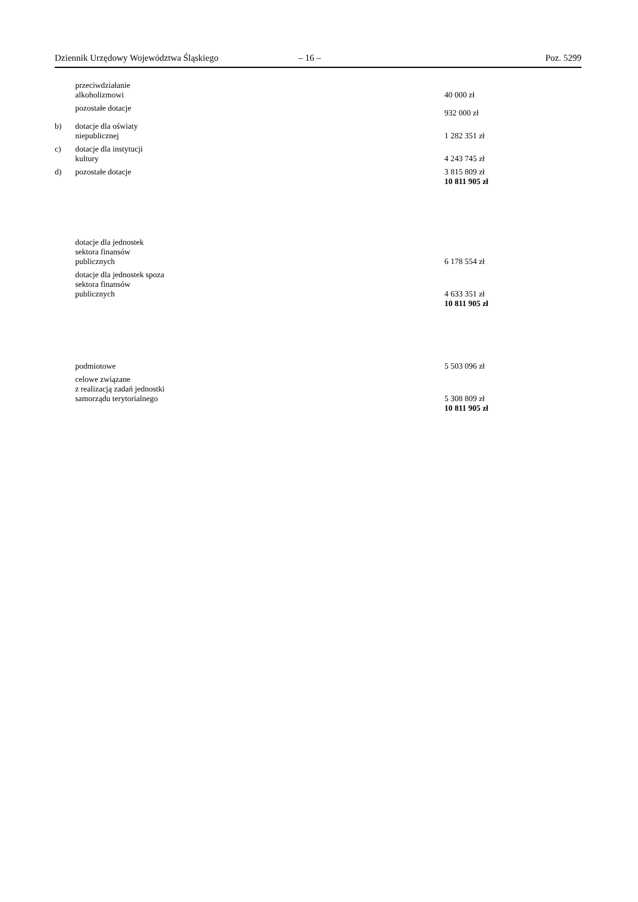Dziennik Urzędowy Województwa Śląskiego – 16 – Poz. 5299
| | przeciwdziałanie alkoholizmowi | 40 000 zł |
| | pozostałe dotacje | 932 000 zł |
| b) | dotacje dla oświaty niepublicznej | 1 282 351 zł |
| c) | dotacje dla instytucji kultury | 4 243 745 zł |
| d) | pozostałe dotacje | 3 815 809 zł |
| | | 10 811 905 zł |
| | dotacje dla jednostek sektora finansów publicznych | 6 178 554 zł |
| | dotacje dla jednostek spoza sektora finansów publicznych | 4 633 351 zł |
| | | 10 811 905 zł |
| | podmiotowe | 5 503 096 zł |
| | celowe związane z realizacją zadań jednostki samorządu terytorialnego | 5 308 809 zł |
| | | 10 811 905 zł |